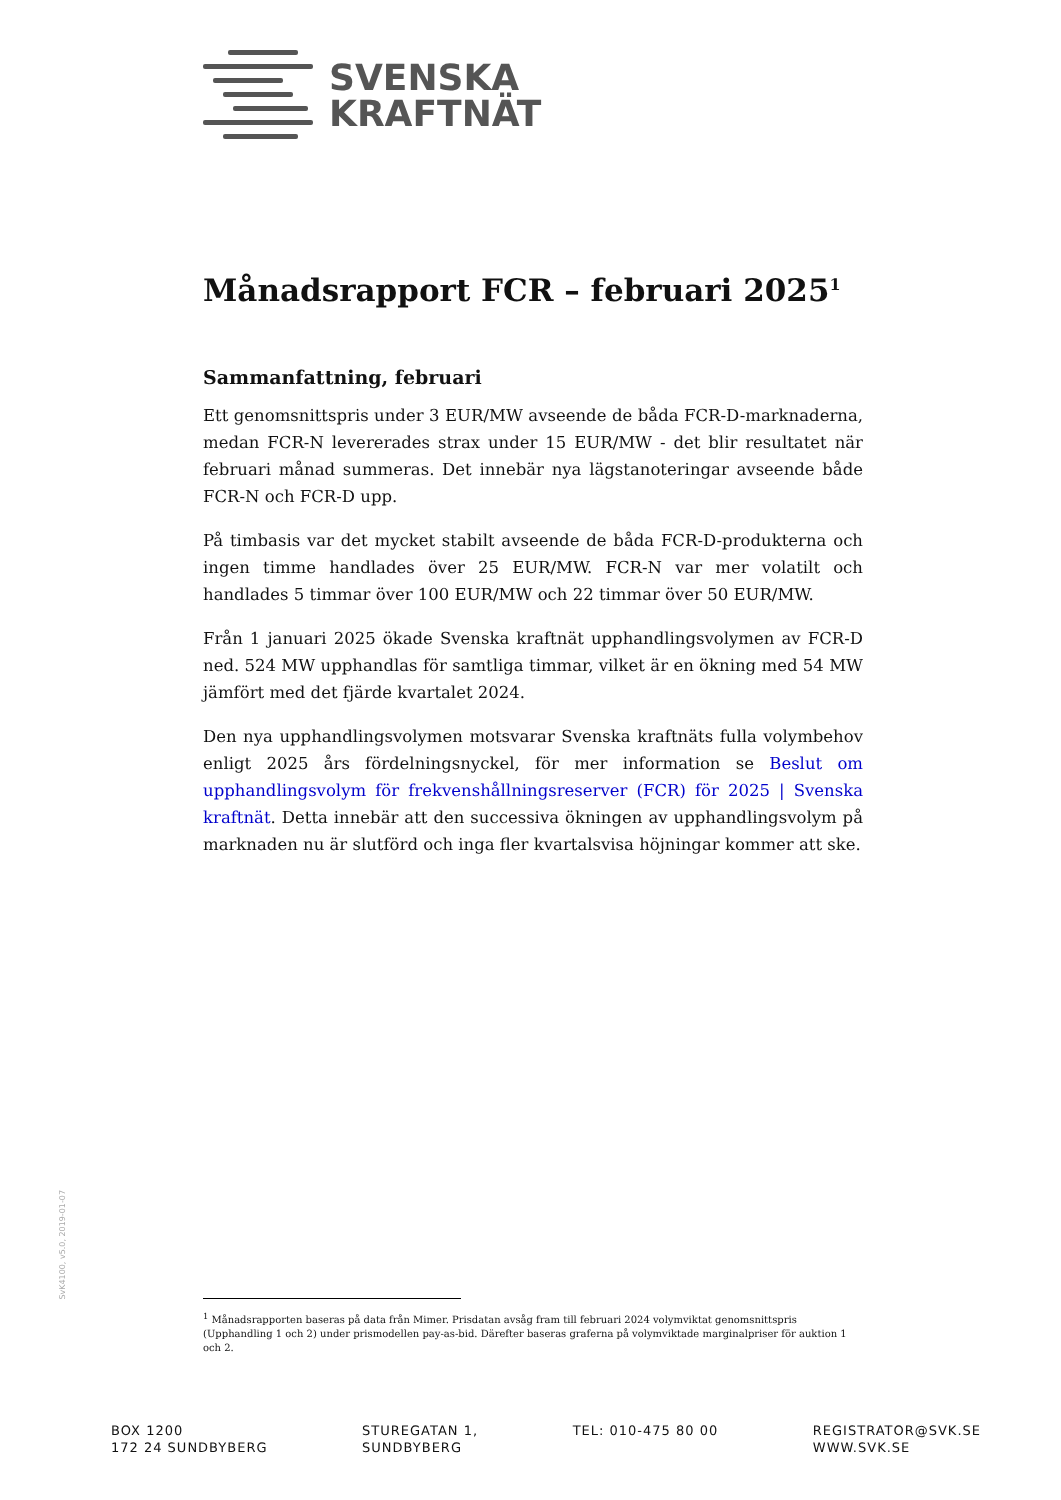SVENSKA
KRAFTNÄT
Månadsrapport FCR – februari 2025<sup>1</sup>
Sammanfattning, februari
Ett genomsnittspris under 3 EUR/MW avseende de båda FCR-D-marknaderna, medan FCR-N levererades strax under 15 EUR/MW - det blir resultatet när februari månad summeras. Det innebär nya lägstanoteringar avseende både FCR-N och FCR-D upp.
På timbasis var det mycket stabilt avseende de båda FCR-D-produkterna och ingen timme handlades över 25 EUR/MW. FCR-N var mer volatilt och handlades 5 timmar över 100 EUR/MW och 22 timmar över 50 EUR/MW.
Från 1 januari 2025 ökade Svenska kraftnät upphandlingsvolymen av FCR-D ned. 524 MW upphandlas för samtliga timmar, vilket är en ökning med 54 MW jämfört med det fjärde kvartalet 2024.
Den nya upphandlingsvolymen motsvarar Svenska kraftnäts fulla volymbehov enligt 2025 års fördelningsnyckel, för mer information se Beslut om upphandlingsvolym för frekvenshållningsreserver (FCR) för 2025 | Svenska kraftnät. Detta innebär att den successiva ökningen av upphandlingsvolym på marknaden nu är slutförd och inga fler kvartalsvisa höjningar kommer att ske.
SvK4100, v5.0, 2019-01-07
<sup>1</sup> Månadsrapporten baseras på data från Mimer. Prisdatan avsåg fram till februari 2024 volymviktat genomsnittspris (Upphandling 1 och 2) under prismodellen pay-as-bid. Därefter baseras graferna på volymviktade marginalpriser för auktion 1 och 2.
BOX 1200
172 24 SUNDBYBERG
STUREGATAN 1,
SUNDBYBERG
TEL: 010-475 80 00 REGISTRATOR@SVK.SE
WWW.SVK.SE